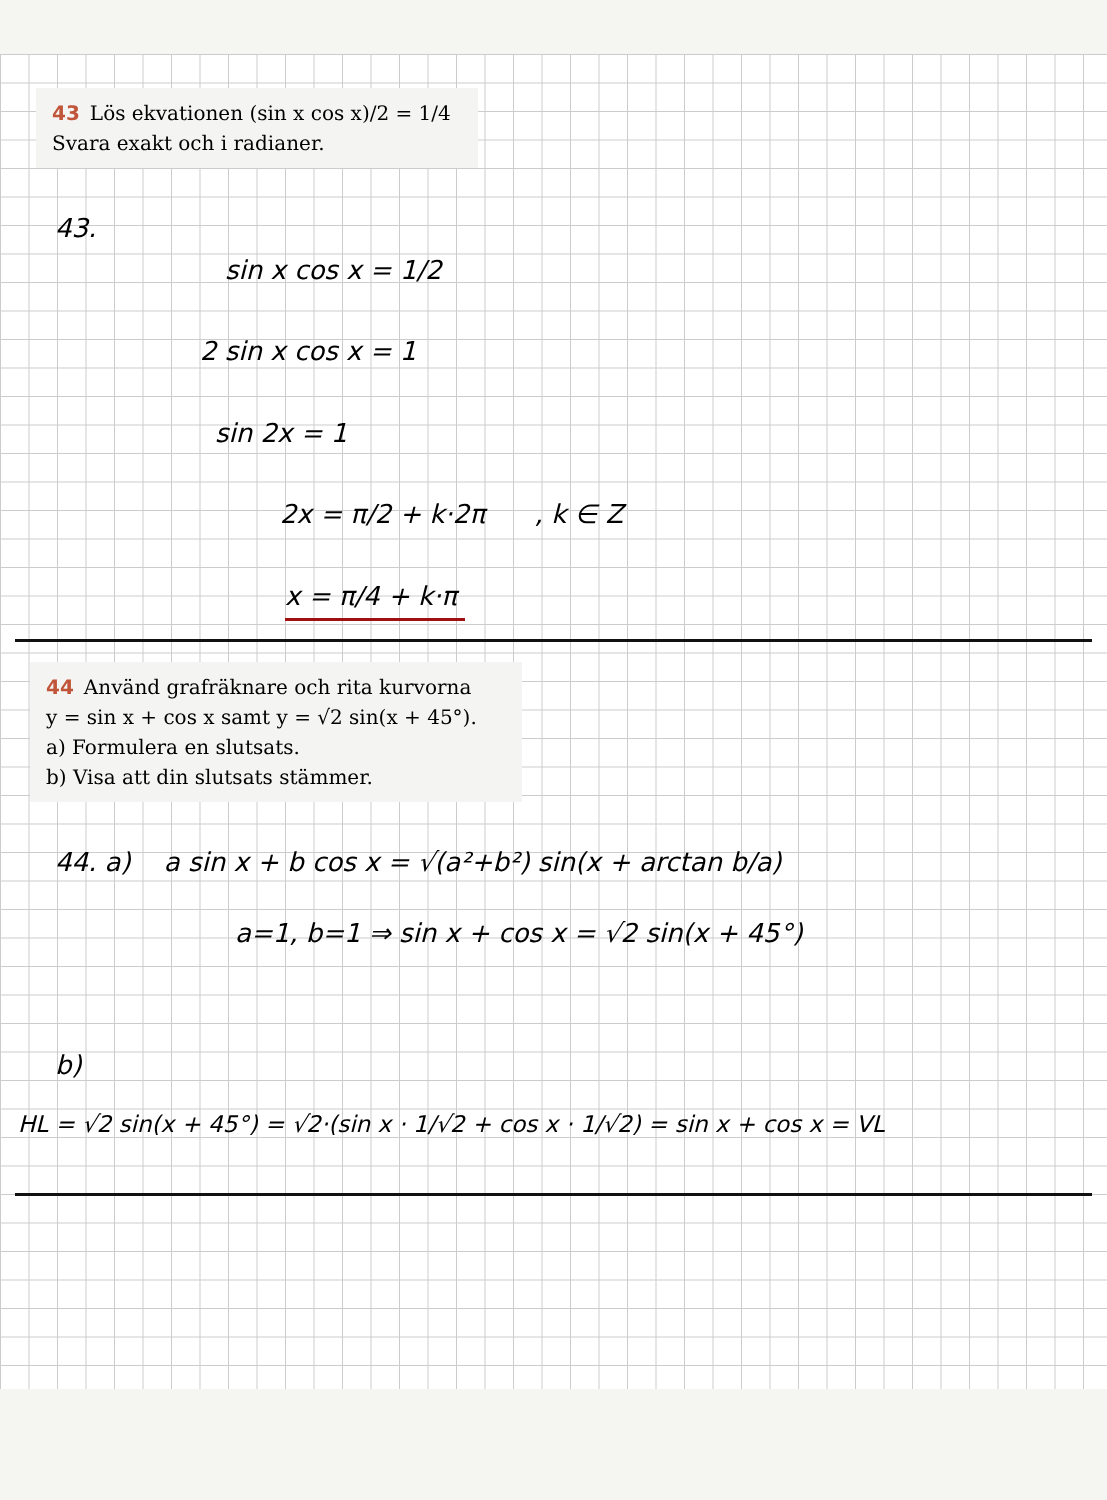43 Lös ekvationen (sin x cos x)/2 = 1/4
Svara exakt och i radianer.
43.
sin x cos x = 1/2
2 sin x cos x = 1
sin 2x = 1
2x = π/2 + k·2π , k ∈ Z
x = π/4 + k·π
44 Använd grafräknare och rita kurvorna
y = sin x + cos x samt y = √2 sin(x + 45°).
a) Formulera en slutsats.
b) Visa att din slutsats stämmer.
44. a) a sin x + b cos x = √(a²+b²) sin(x + arctan b/a)
a=1, b=1 ⇒ sin x + cos x = √2 sin(x + 45°)
b)
HL = √2 sin(x + 45°) = √2·(sin x · 1/√2 + cos x · 1/√2) = sin x + cos x = VL